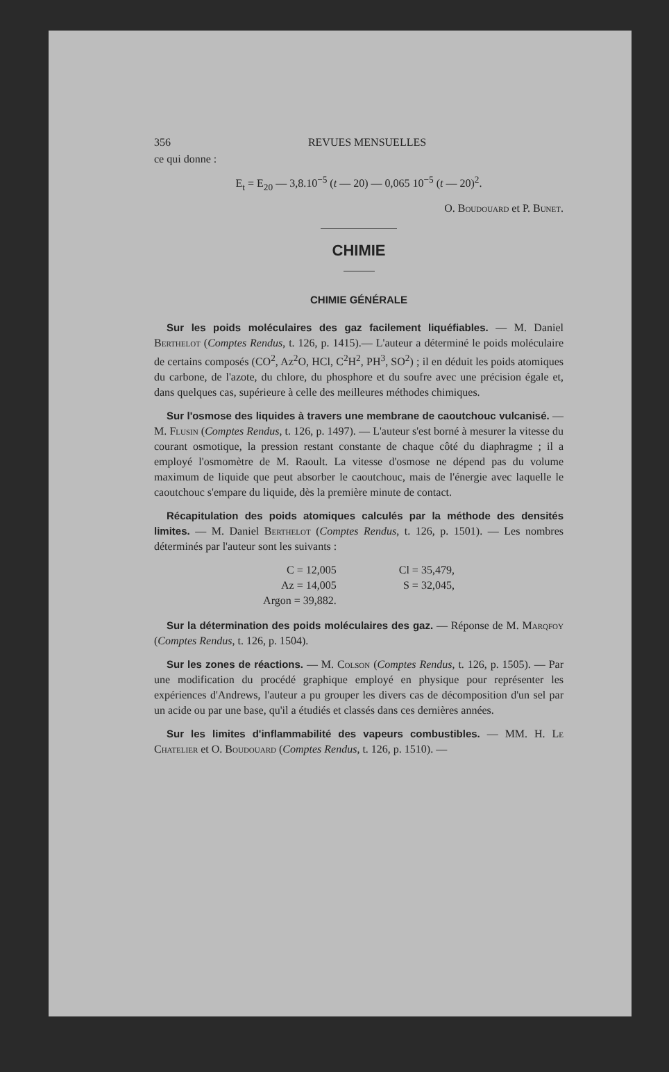356 REVUES MENSUELLES
ce qui donne :
E<sub>t</sub> = E<sub>20</sub> — 3,8.10<sup>−5</sup> (t — 20) — 0,065 10<sup>−5</sup> (t — 20)<sup>2</sup>.
O. Boudouard et P. Bunet.
CHIMIE
CHIMIE GÉNÉRALE
Sur les poids moléculaires des gaz facilement liquéfiables. — M. Daniel Berthelot (Comptes Rendus, t. 126, p. 1415).— L'auteur a déterminé le poids moléculaire de certains composés (CO<sup>2</sup>, Az<sup>2</sup>O, HCl, C<sup>2</sup>H<sup>2</sup>, PH<sup>3</sup>, SO<sup>2</sup>) ; il en déduit les poids atomiques du carbone, de l'azote, du chlore, du phosphore et du soufre avec une précision égale et, dans quelques cas, supérieure à celle des meilleures méthodes chimiques.
Sur l'osmose des liquides à travers une membrane de caoutchouc vulcanisé. — M. Flusin (Comptes Rendus, t. 126, p. 1497). — L'auteur s'est borné à mesurer la vitesse du courant osmotique, la pression restant constante de chaque côté du diaphragme ; il a employé l'osmomètre de M. Raoult. La vitesse d'osmose ne dépend pas du volume maximum de liquide que peut absorber le caoutchouc, mais de l'énergie avec laquelle le caoutchouc s'empare du liquide, dès la première minute de contact.
Récapitulation des poids atomiques calculés par la méthode des densités limites. — M. Daniel Berthelot (Comptes Rendus, t. 126, p. 1501). — Les nombres déterminés par l'auteur sont les suivants :
C = 12,005
Az = 14,005
Argon = 39,882.
Cl = 35,479,
S = 32,045,
Sur la détermination des poids moléculaires des gaz. — Réponse de M. Marqfoy (Comptes Rendus, t. 126, p. 1504).
Sur les zones de réactions. — M. Colson (Comptes Rendus, t. 126, p. 1505). — Par une modification du procédé graphique employé en physique pour représenter les expériences d'Andrews, l'auteur a pu grouper les divers cas de décomposition d'un sel par un acide ou par une base, qu'il a étudiés et classés dans ces dernières années.
Sur les limites d'inflammabilité des vapeurs combustibles. — MM. H. Le Chatelier et O. Boudouard (Comptes Rendus, t. 126, p. 1510). —